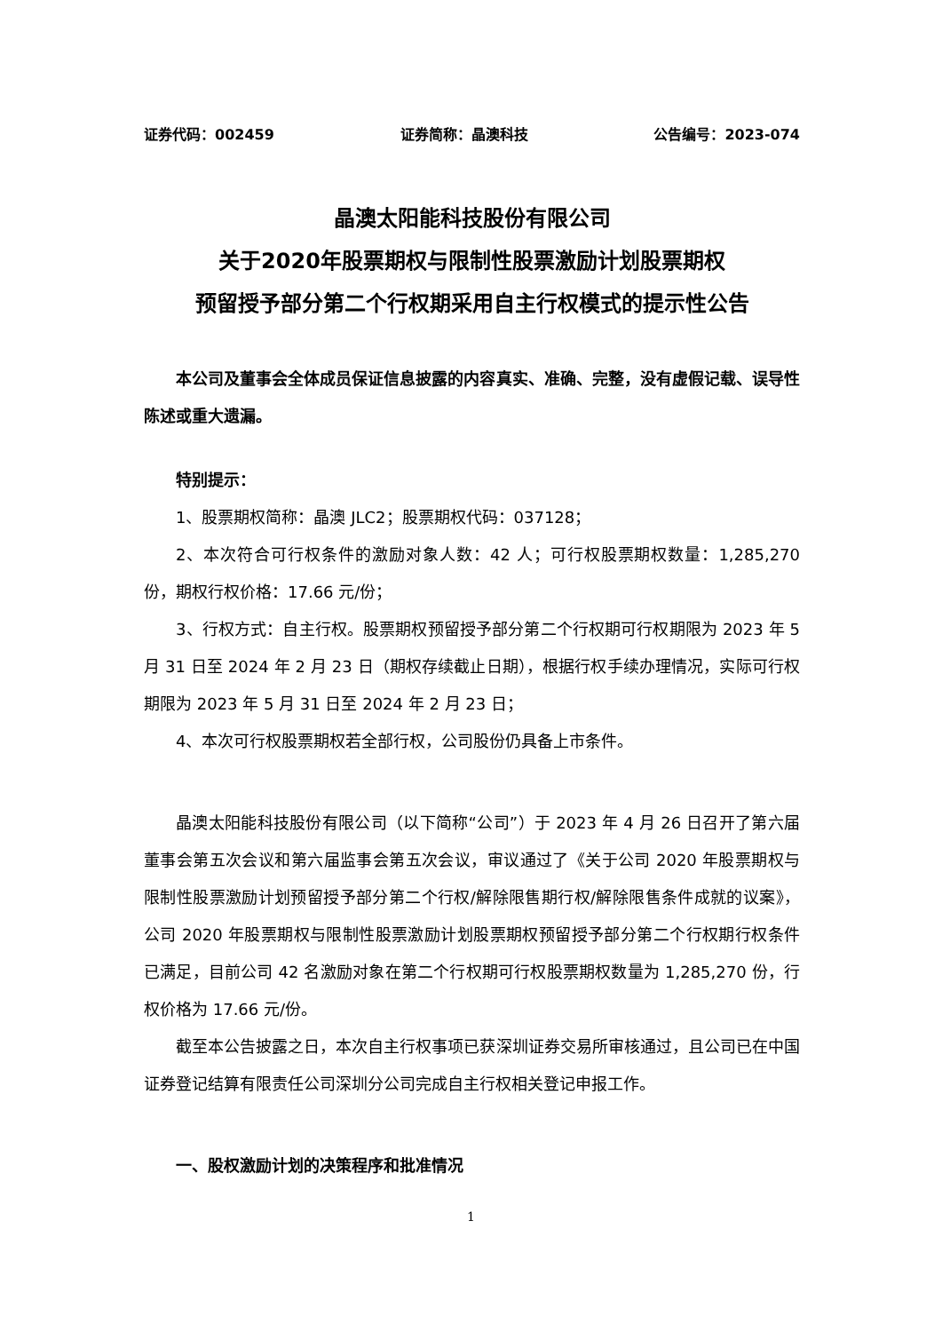证券代码：002459 证券简称：晶澳科技 公告编号：2023-074
晶澳太阳能科技股份有限公司
关于2020年股票期权与限制性股票激励计划股票期权
预留授予部分第二个行权期采用自主行权模式的提示性公告
本公司及董事会全体成员保证信息披露的内容真实、准确、完整，没有虚假记载、误导性陈述或重大遗漏。
特别提示：
1、股票期权简称：晶澳 JLC2；股票期权代码：037128；
2、本次符合可行权条件的激励对象人数：42 人；可行权股票期权数量：1,285,270 份，期权行权价格：17.66 元/份；
3、行权方式：自主行权。股票期权预留授予部分第二个行权期可行权期限为 2023 年 5 月 31 日至 2024 年 2 月 23 日（期权存续截止日期），根据行权手续办理情况，实际可行权期限为 2023 年 5 月 31 日至 2024 年 2 月 23 日；
4、本次可行权股票期权若全部行权，公司股份仍具备上市条件。
晶澳太阳能科技股份有限公司（以下简称“公司”）于 2023 年 4 月 26 日召开了第六届董事会第五次会议和第六届监事会第五次会议，审议通过了《关于公司 2020 年股票期权与限制性股票激励计划预留授予部分第二个行权/解除限售期行权/解除限售条件成就的议案》，公司 2020 年股票期权与限制性股票激励计划股票期权预留授予部分第二个行权期行权条件已满足，目前公司 42 名激励对象在第二个行权期可行权股票期权数量为 1,285,270 份，行权价格为 17.66 元/份。
截至本公告披露之日，本次自主行权事项已获深圳证券交易所审核通过，且公司已在中国证券登记结算有限责任公司深圳分公司完成自主行权相关登记申报工作。
一、股权激励计划的决策程序和批准情况
1